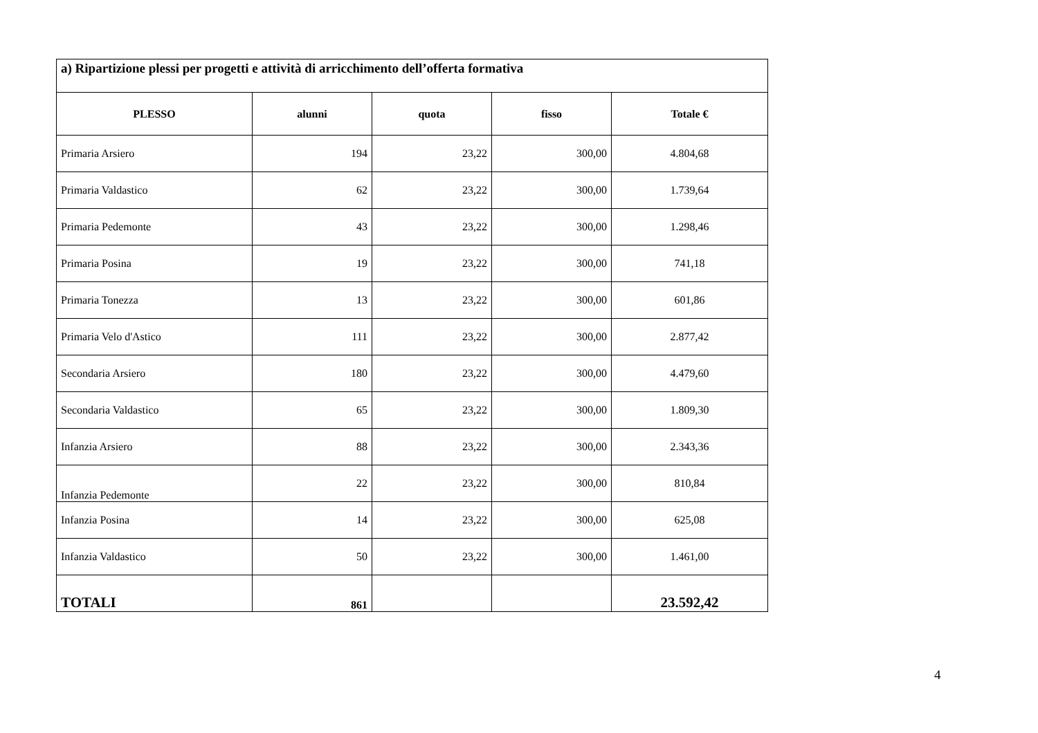| a) Ripartizione plessi per progetti e attività di arricchimento dell’offerta formativa | | | | |
| PLESSO | alunni | quota | fisso | Totale € |
| Primaria Arsiero | 194 | 23,22 | 300,00 | 4.804,68 |
| Primaria Valdastico | 62 | 23,22 | 300,00 | 1.739,64 |
| Primaria Pedemonte | 43 | 23,22 | 300,00 | 1.298,46 |
| Primaria Posina | 19 | 23,22 | 300,00 | 741,18 |
| Primaria Tonezza | 13 | 23,22 | 300,00 | 601,86 |
| Primaria Velo d'Astico | 111 | 23,22 | 300,00 | 2.877,42 |
| Secondaria Arsiero | 180 | 23,22 | 300,00 | 4.479,60 |
| Secondaria Valdastico | 65 | 23,22 | 300,00 | 1.809,30 |
| Infanzia Arsiero | 88 | 23,22 | 300,00 | 2.343,36 |
| Infanzia Pedemonte | 22 | 23,22 | 300,00 | 810,84 |
| Infanzia Posina | 14 | 23,22 | 300,00 | 625,08 |
| Infanzia Valdastico | 50 | 23,22 | 300,00 | 1.461,00 |
| TOTALI | 861 | | | 23.592,42 |
4